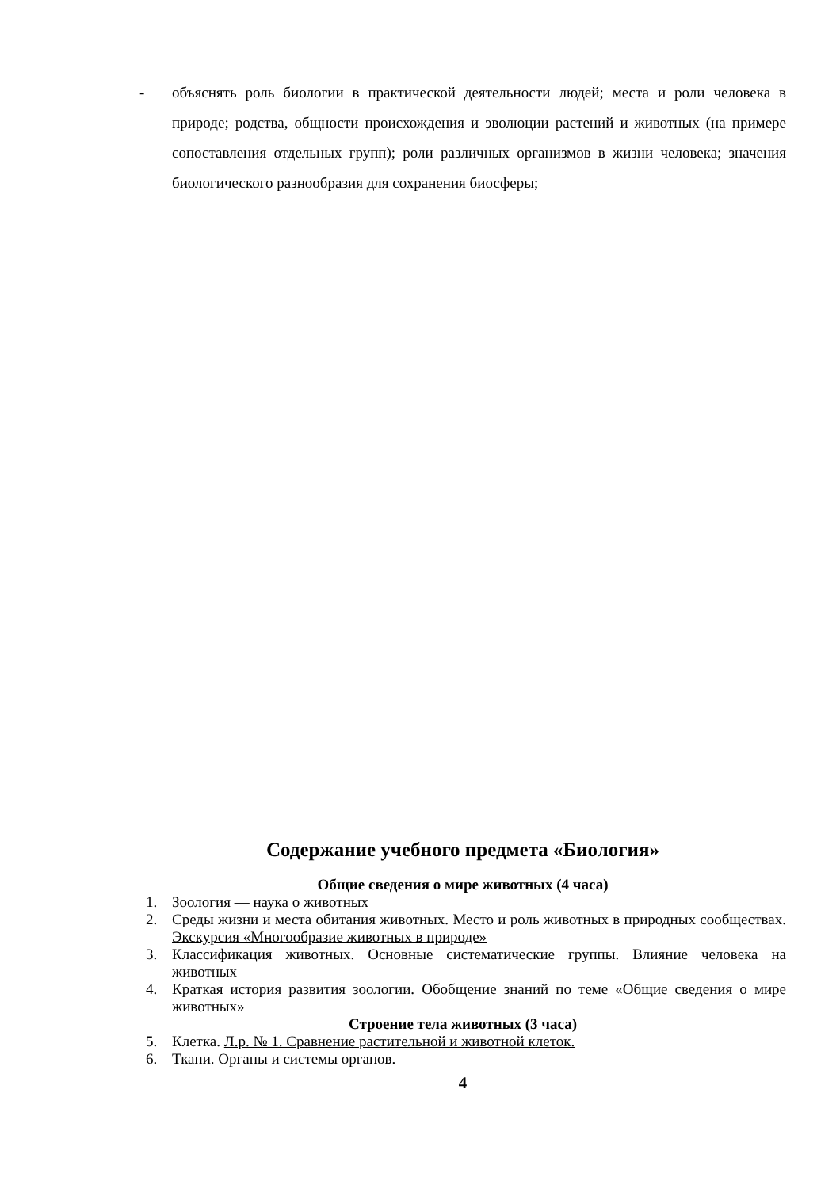- объяснять роль биологии в практической деятельности людей; места и роли человека в природе; родства, общности происхождения и эволюции растений и животных (на примере сопоставления отдельных групп); роли различных организмов в жизни человека; значения биологического разнообразия для сохранения биосферы;
Содержание учебного предмета «Биология»
Общие сведения о мире животных (4 часа)
1. Зоология — наука о животных
2. Среды жизни и места обитания животных. Место и роль животных в природных сообществах. Экскурсия «Многообразие животных в природе»
3. Классификация животных. Основные систематические группы. Влияние человека на животных
4. Краткая история развития зоологии. Обобщение знаний по теме «Общие сведения о мире животных»
Строение тела животных (3 часа)
5. Клетка. Л.р. № 1. Сравнение растительной и животной клеток.
6. Ткани. Органы и системы органов.
4